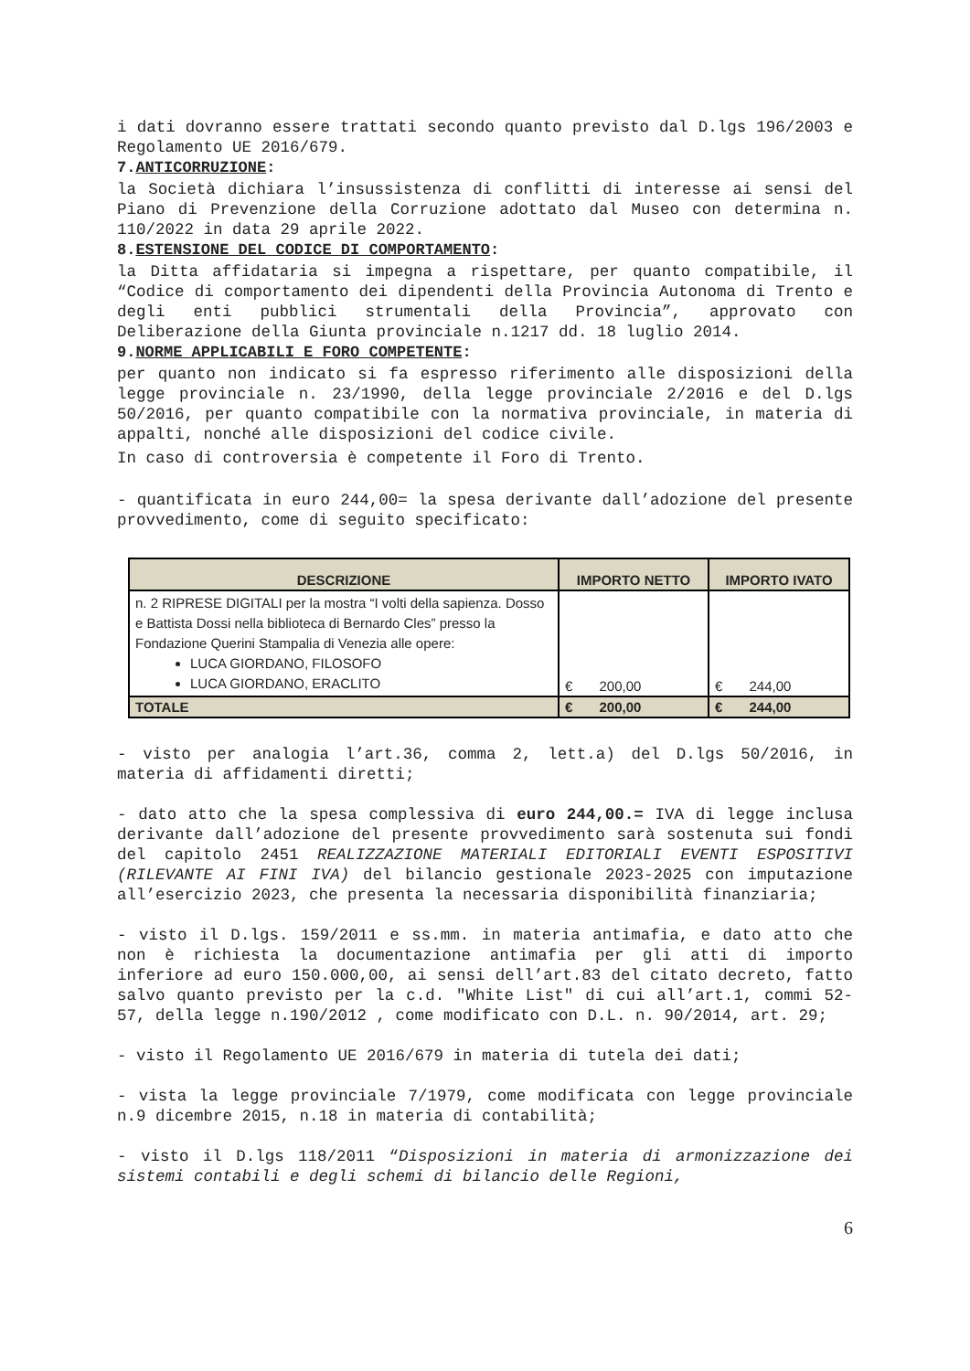i dati dovranno essere trattati secondo quanto previsto dal D.lgs 196/2003 e Regolamento UE 2016/679.
7.ANTICORRUZIONE:
la Società dichiara l’insussistenza di conflitti di interesse ai sensi del Piano di Prevenzione della Corruzione adottato dal Museo con determina n. 110/2022 in data 29 aprile 2022.
8.ESTENSIONE DEL CODICE DI COMPORTAMENTO:
la Ditta affidataria si impegna a rispettare, per quanto compatibile, il “Codice di comportamento dei dipendenti della Provincia Autonoma di Trento e degli enti pubblici strumentali della Provincia”, approvato con Deliberazione della Giunta provinciale n.1217 dd. 18 luglio 2014.
9.NORME APPLICABILI E FORO COMPETENTE:
per quanto non indicato si fa espresso riferimento alle disposizioni della legge provinciale n. 23/1990, della legge provinciale 2/2016 e del D.lgs 50/2016, per quanto compatibile con la normativa provinciale, in materia di appalti, nonché alle disposizioni del codice civile.
In caso di controversia è competente il Foro di Trento.
- quantificata in euro 244,00= la spesa derivante dall’adozione del presente provvedimento, come di seguito specificato:
| DESCRIZIONE | IMPORTO NETTO | IMPORTO IVATO |
| --- | --- | --- |
| n. 2 RIPRESE DIGITALI per la mostra “I volti della sapienza. Dosso e Battista Dossi nella biblioteca di Bernardo Cles” presso la Fondazione Querini Stampalia di Venezia alle opere: LUCA GIORDANO, FILOSOFO LUCA GIORDANO, ERACLITO | € 200,00 | € 244,00 |
| TOTALE | € 200,00 | € 244,00 |
- visto per analogia l’art.36, comma 2, lett.a) del D.lgs 50/2016, in materia di affidamenti diretti;
- dato atto che la spesa complessiva di euro 244,00.= IVA di legge inclusa derivante dall’adozione del presente provvedimento sarà sostenuta sui fondi del capitolo 2451 REALIZZAZIONE MATERIALI EDITORIALI EVENTI ESPOSITIVI (RILEVANTE AI FINI IVA) del bilancio gestionale 2023-2025 con imputazione all’esercizio 2023, che presenta la necessaria disponibilità finanziaria;
- visto il D.lgs. 159/2011 e ss.mm. in materia antimafia, e dato atto che non è richiesta la documentazione antimafia per gli atti di importo inferiore ad euro 150.000,00, ai sensi dell’art.83 del citato decreto, fatto salvo quanto previsto per la c.d. "White List" di cui all’art.1, commi 52-57, della legge n.190/2012 , come modificato con D.L. n. 90/2014, art. 29;
- visto il Regolamento UE 2016/679 in materia di tutela dei dati;
- vista la legge provinciale 7/1979, come modificata con legge provinciale n.9 dicembre 2015, n.18 in materia di contabilità;
- visto il D.lgs 118/2011 “Disposizioni in materia di armonizzazione dei sistemi contabili e degli schemi di bilancio delle Regioni,
6